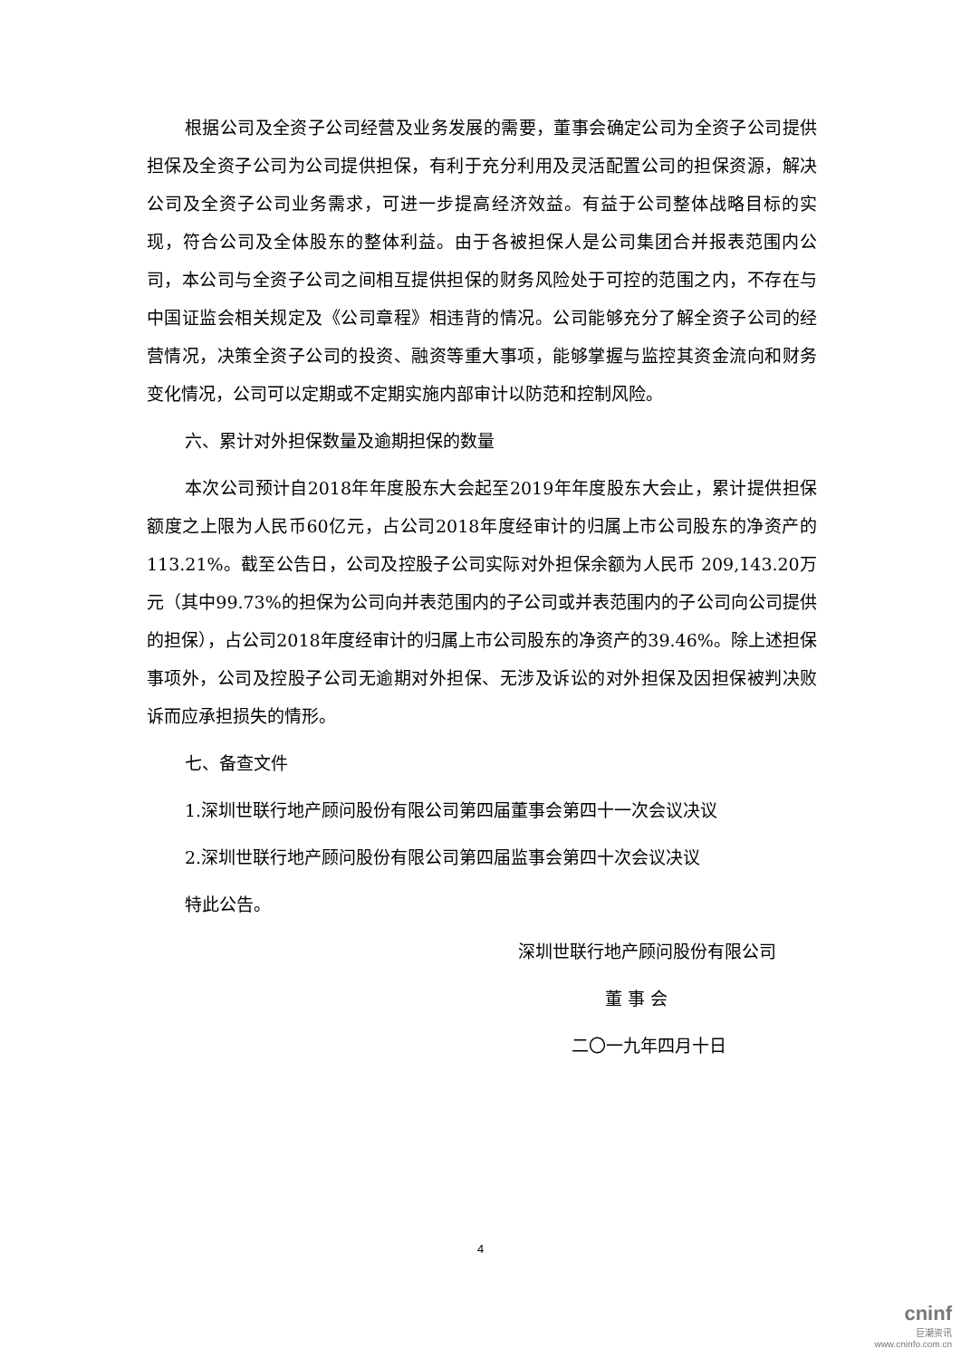根据公司及全资子公司经营及业务发展的需要，董事会确定公司为全资子公司提供担保及全资子公司为公司提供担保，有利于充分利用及灵活配置公司的担保资源，解决公司及全资子公司业务需求，可进一步提高经济效益。有益于公司整体战略目标的实现，符合公司及全体股东的整体利益。由于各被担保人是公司集团合并报表范围内公司，本公司与全资子公司之间相互提供担保的财务风险处于可控的范围之内，不存在与中国证监会相关规定及《公司章程》相违背的情况。公司能够充分了解全资子公司的经营情况，决策全资子公司的投资、融资等重大事项，能够掌握与监控其资金流向和财务变化情况，公司可以定期或不定期实施内部审计以防范和控制风险。
六、累计对外担保数量及逾期担保的数量
本次公司预计自2018年年度股东大会起至2019年年度股东大会止，累计提供担保额度之上限为人民币60亿元，占公司2018年度经审计的归属上市公司股东的净资产的113.21%。截至公告日，公司及控股子公司实际对外担保余额为人民币 209,143.20万元（其中99.73%的担保为公司向并表范围内的子公司或并表范围内的子公司向公司提供的担保），占公司2018年度经审计的归属上市公司股东的净资产的39.46%。除上述担保事项外，公司及控股子公司无逾期对外担保、无涉及诉讼的对外担保及因担保被判决败诉而应承担损失的情形。
七、备查文件
1.深圳世联行地产顾问股份有限公司第四届董事会第四十一次会议决议
2.深圳世联行地产顾问股份有限公司第四届监事会第四十次会议决议
特此公告。
深圳世联行地产顾问股份有限公司
董 事 会
二〇一九年四月十日
4
cninf
巨潮资讯
www.cninfo.com.cn